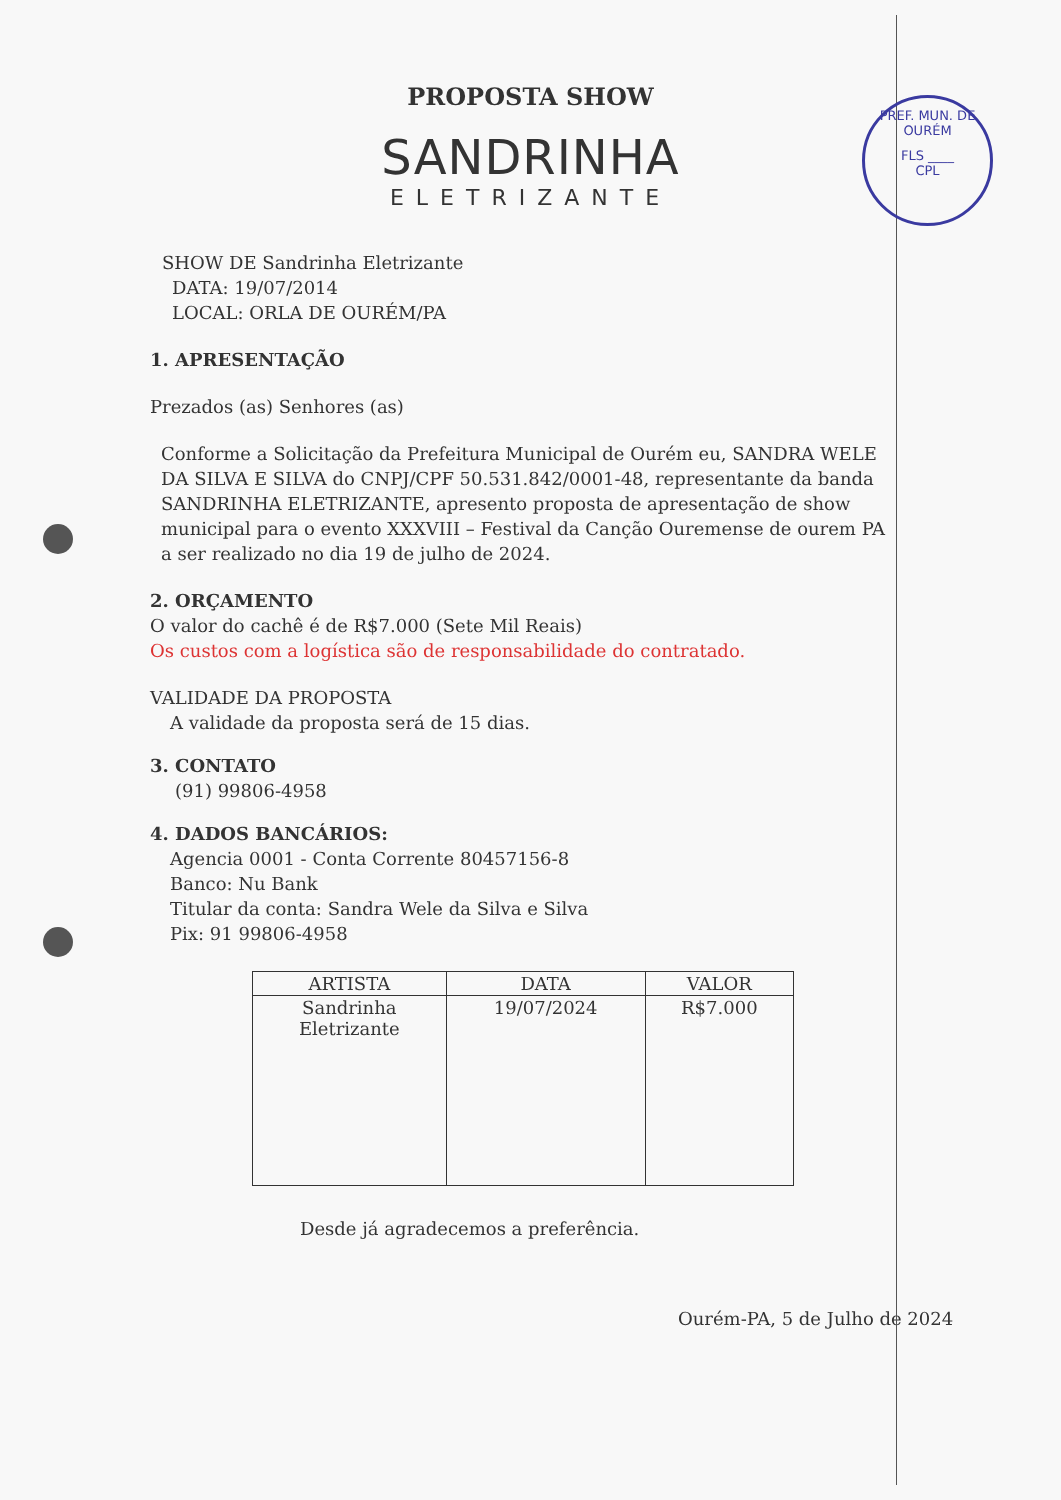PREF. MUN. DE OURÉM
FLS ____
CPL
PROPOSTA SHOW
SANDRINHA
ELETRIZANTE
SHOW DE Sandrinha Eletrizante
DATA: 19/07/2014
LOCAL: ORLA DE OURÉM/PA
1. APRESENTAÇÃO
Prezados (as) Senhores (as)
Conforme a Solicitação da Prefeitura Municipal de Ourém eu, SANDRA WELE DA SILVA E SILVA do CNPJ/CPF 50.531.842/0001-48, representante da banda SANDRINHA ELETRIZANTE, apresento proposta de apresentação de show municipal para o evento XXXVIII – Festival da Canção Ouremense de ourem PA a ser realizado no dia 19 de julho de 2024.
2. ORÇAMENTO
O valor do cachê é de R$7.000 (Sete Mil Reais)
Os custos com a logística são de responsabilidade do contratado.
VALIDADE DA PROPOSTA
A validade da proposta será de 15 dias.
3. CONTATO
(91) 99806-4958
4. DADOS BANCÁRIOS:
Agencia 0001 - Conta Corrente 80457156-8
Banco: Nu Bank
Titular da conta: Sandra Wele da Silva e Silva
Pix: 91 99806-4958
| ARTISTA | DATA | VALOR |
| --- | --- | --- |
| Sandrinha Eletrizante | 19/07/2024 | R$7.000 |
Desde já agradecemos a preferência.
Ourém-PA, 5 de Julho de 2024